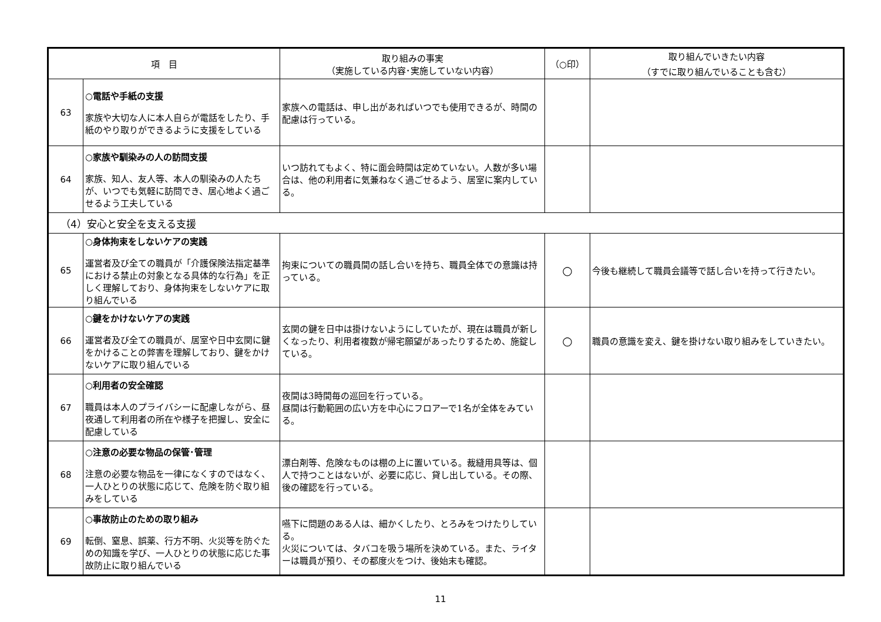| 項 目 | | 取り組みの事実 （実施している内容･実施していない内容） | （○印） | 取り組んでいきたい内容 （すでに取り組んでいることも含む） |
| --- | --- | --- | --- | --- |
| 63 | ○電話や手紙の支援 家族や大切な人に本人自らが電話をしたり、手紙のやり取りができるように支援をしている | 家族への電話は、申し出があればいつでも使用できるが、時間の配慮は行っている。 | | |
| 64 | ○家族や馴染みの人の訪問支援 家族、知人、友人等、本人の馴染みの人たちが、いつでも気軽に訪問でき、居心地よく過ごせるよう工夫している | いつ訪れてもよく、特に面会時間は定めていない。人数が多い場合は、他の利用者に気兼ねなく過ごせるよう、居室に案内している。 | | |
| （4）安心と安全を支える支援 | | | | |
| 65 | ○身体拘束をしないケアの実践 運営者及び全ての職員が「介護保険法指定基準における禁止の対象となる具体的な行為」を正しく理解しており、身体拘束をしないケアに取り組んでいる | 拘束についての職員間の話し合いを持ち、職員全体での意識は持っている。 | ○ | 今後も継続して職員会議等で話し合いを持って行きたい。 |
| 66 | ○鍵をかけないケアの実践 運営者及び全ての職員が、居室や日中玄関に鍵をかけることの弊害を理解しており、鍵をかけないケアに取り組んでいる | 玄関の鍵を日中は掛けないようにしていたが、現在は職員が新しくなったり、利用者複数が帰宅願望があったりするため、施錠している。 | ○ | 職員の意識を変え、鍵を掛けない取り組みをしていきたい。 |
| 67 | ○利用者の安全確認 職員は本人のプライバシーに配慮しながら、昼夜通して利用者の所在や様子を把握し、安全に配慮している | 夜間は3時間毎の巡回を行っている。 昼間は行動範囲の広い方を中心にフロアーで1名が全体をみている。 | | |
| 68 | ○注意の必要な物品の保管･管理 注意の必要な物品を一律になくすのではなく、一人ひとりの状態に応じて、危険を防ぐ取り組みをしている | 漂白剤等、危険なものは棚の上に置いている。裁縫用具等は、個人で持つことはないが、必要に応じ、貸し出している。その際、後の確認を行っている。 | | |
| 69 | ○事故防止のための取り組み 転倒、窒息、誤薬、行方不明、火災等を防ぐための知識を学び、一人ひとりの状態に応じた事故防止に取り組んでいる | 嚥下に問題のある人は、細かくしたり、とろみをつけたりしている。 火災については、タバコを吸う場所を決めている。また、ライターは職員が預り、その都度火をつけ、後始末も確認。 | | |
11